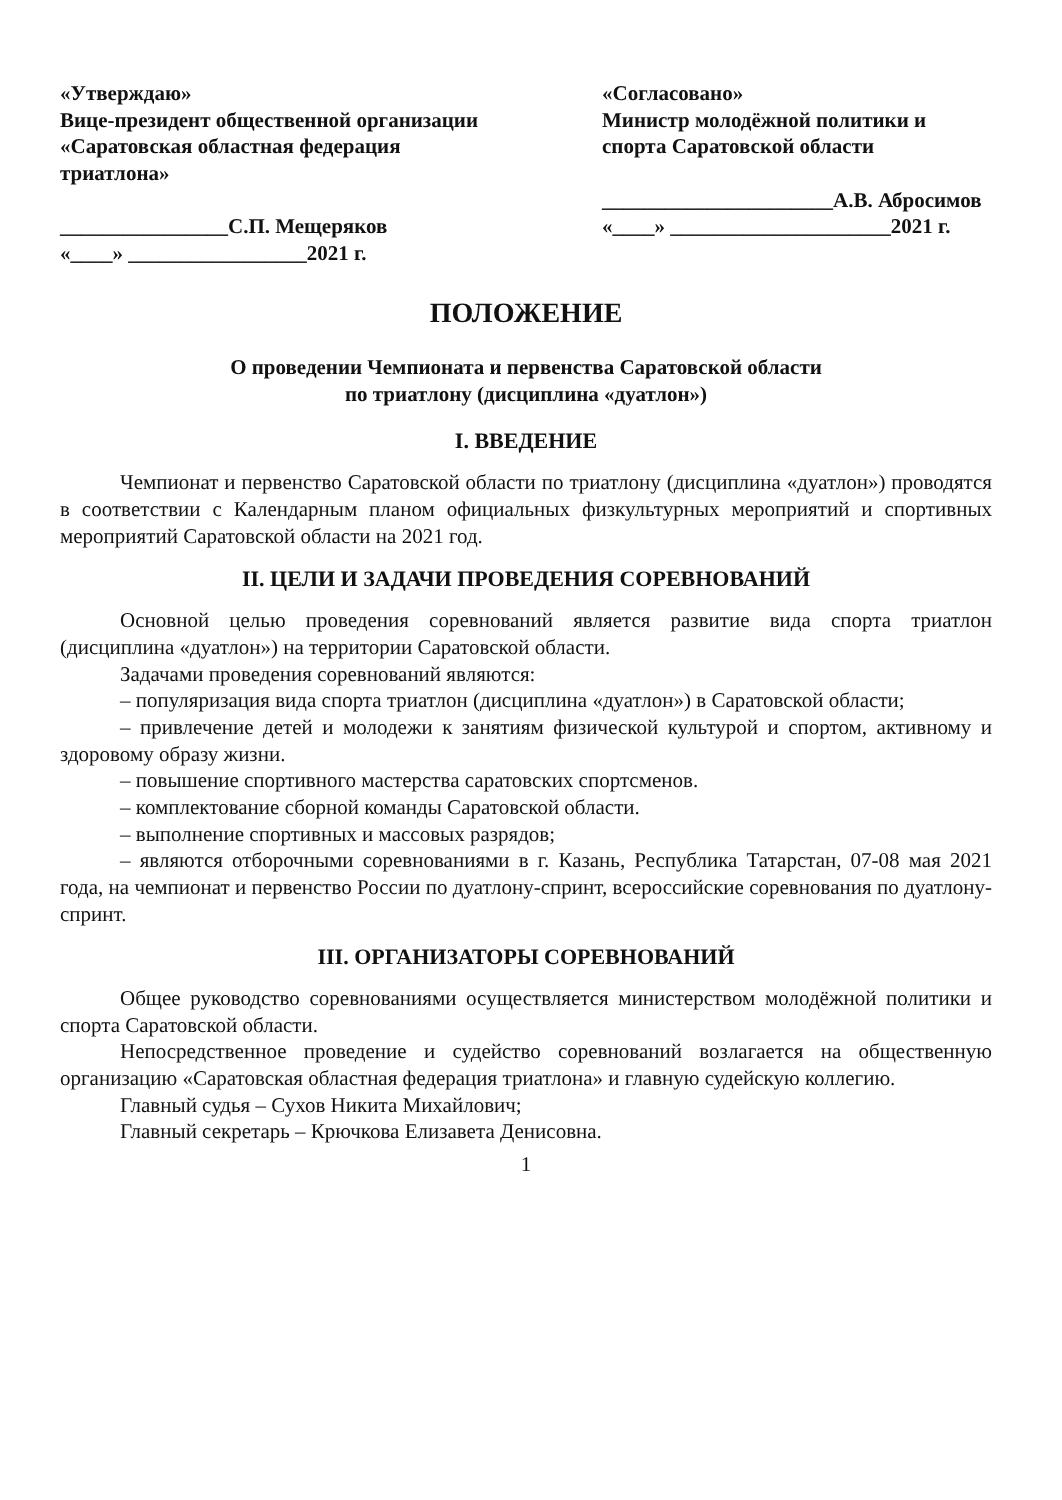«Утверждаю»
Вице-президент общественной организации «Саратовская областная федерация триатлона»
________________С.П. Мещеряков
«____» _________________2021 г.
«Согласовано»
Министр молодёжной политики и спорта Саратовской области
______________________А.В. Абросимов
«____» _____________________2021 г.
ПОЛОЖЕНИЕ
О проведении Чемпионата и первенства Саратовской области
по триатлону (дисциплина «дуатлон»)
I. ВВЕДЕНИЕ
Чемпионат и первенство Саратовской области по триатлону (дисциплина «дуатлон») проводятся в соответствии с Календарным планом официальных физкультурных мероприятий и спортивных мероприятий Саратовской области на 2021 год.
II. ЦЕЛИ И ЗАДАЧИ ПРОВЕДЕНИЯ СОРЕВНОВАНИЙ
Основной целью проведения соревнований является развитие вида спорта триатлон (дисциплина «дуатлон») на территории Саратовской области.
Задачами проведения соревнований являются:
– популяризация вида спорта триатлон (дисциплина «дуатлон») в Саратовской области;
– привлечение детей и молодежи к занятиям физической культурой и спортом, активному и здоровому образу жизни.
– повышение спортивного мастерства саратовских спортсменов.
– комплектование сборной команды Саратовской области.
– выполнение спортивных и массовых разрядов;
– являются отборочными соревнованиями в г. Казань, Республика Татарстан, 07-08 мая 2021 года, на чемпионат и первенство России по дуатлону-спринт, всероссийские соревнования по дуатлону-спринт.
III. ОРГАНИЗАТОРЫ СОРЕВНОВАНИЙ
Общее руководство соревнованиями осуществляется министерством молодёжной политики и спорта Саратовской области.
Непосредственное проведение и судейство соревнований возлагается на общественную организацию «Саратовская областная федерация триатлона» и главную судейскую коллегию.
Главный судья – Сухов Никита Михайлович;
Главный секретарь – Крючкова Елизавета Денисовна.
1